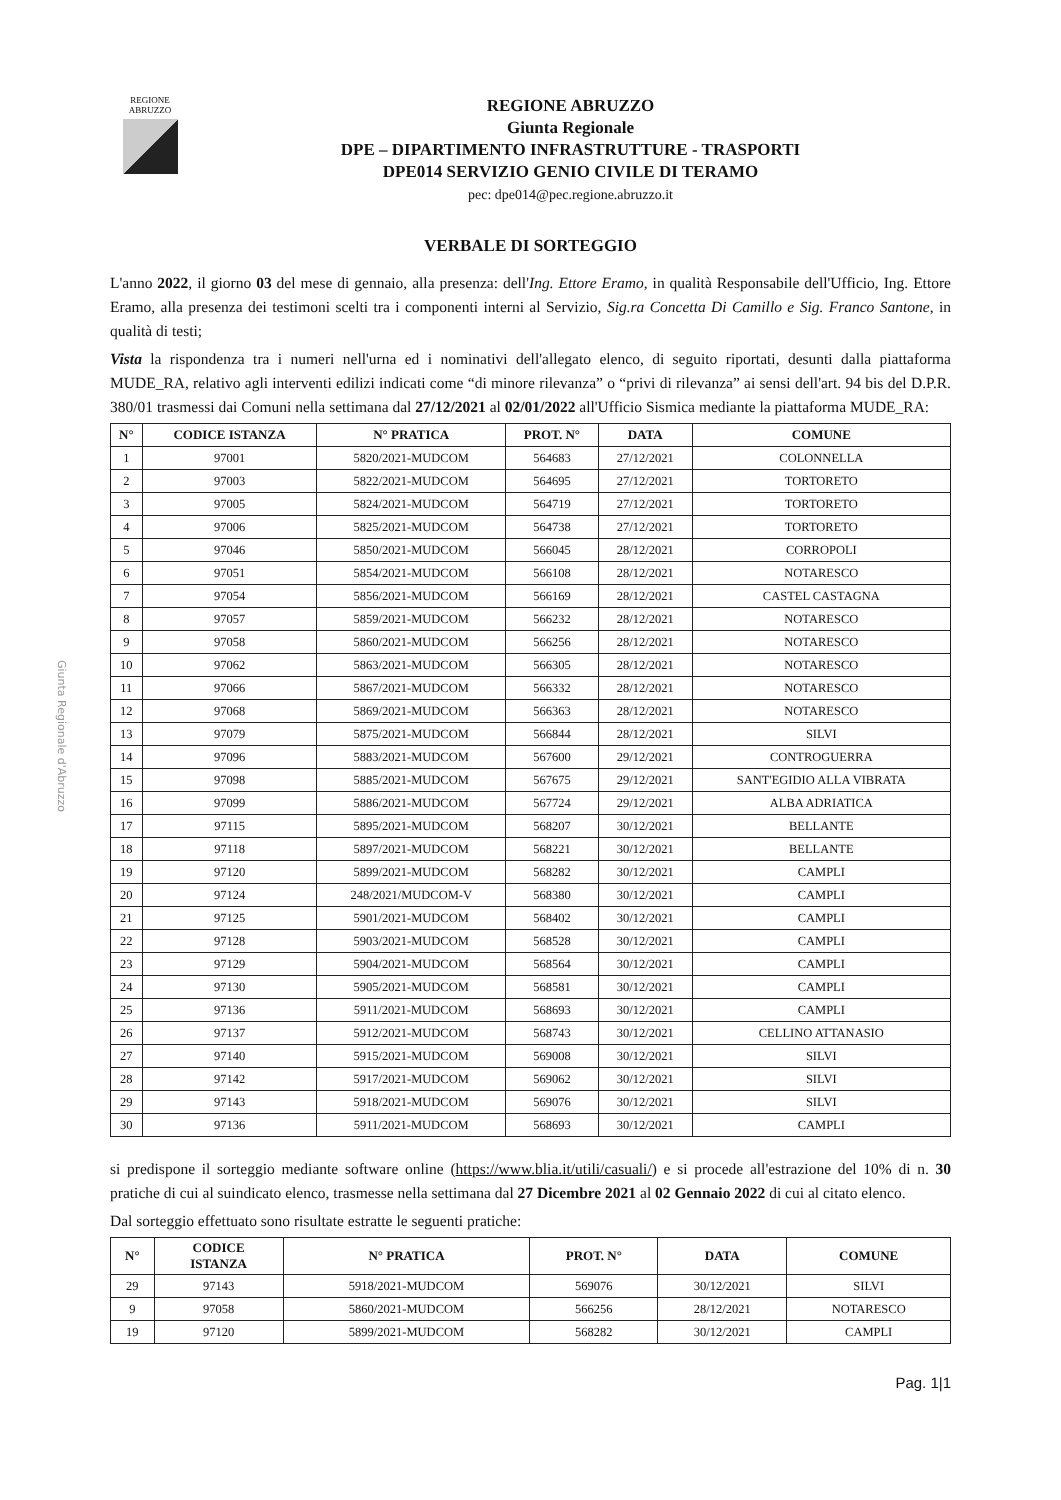Giunta Regionale d'Abruzzo
REGIONE
ABRUZZO
REGIONE ABRUZZO
Giunta Regionale
DPE – DIPARTIMENTO INFRASTRUTTURE - TRASPORTI
DPE014 SERVIZIO GENIO CIVILE DI TERAMO
pec: dpe014@pec.regione.abruzzo.it
VERBALE DI SORTEGGIO
L'anno 2022, il giorno 03 del mese di gennaio, alla presenza: dell'Ing. Ettore Eramo, in qualità Responsabile dell'Ufficio, Ing. Ettore Eramo, alla presenza dei testimoni scelti tra i componenti interni al Servizio, Sig.ra Concetta Di Camillo e Sig. Franco Santone, in qualità di testi;
Vista la rispondenza tra i numeri nell'urna ed i nominativi dell'allegato elenco, di seguito riportati, desunti dalla piattaforma MUDE_RA, relativo agli interventi edilizi indicati come “di minore rilevanza” o “privi di rilevanza” ai sensi dell'art. 94 bis del D.P.R. 380/01 trasmessi dai Comuni nella settimana dal 27/12/2021 al 02/01/2022 all'Ufficio Sismica mediante la piattaforma MUDE_RA:
| N° | CODICE ISTANZA | N° PRATICA | PROT. N° | DATA | COMUNE |
| --- | --- | --- | --- | --- | --- |
| 1 | 97001 | 5820/2021-MUDCOM | 564683 | 27/12/2021 | COLONNELLA |
| 2 | 97003 | 5822/2021-MUDCOM | 564695 | 27/12/2021 | TORTORETO |
| 3 | 97005 | 5824/2021-MUDCOM | 564719 | 27/12/2021 | TORTORETO |
| 4 | 97006 | 5825/2021-MUDCOM | 564738 | 27/12/2021 | TORTORETO |
| 5 | 97046 | 5850/2021-MUDCOM | 566045 | 28/12/2021 | CORROPOLI |
| 6 | 97051 | 5854/2021-MUDCOM | 566108 | 28/12/2021 | NOTARESCO |
| 7 | 97054 | 5856/2021-MUDCOM | 566169 | 28/12/2021 | CASTEL CASTAGNA |
| 8 | 97057 | 5859/2021-MUDCOM | 566232 | 28/12/2021 | NOTARESCO |
| 9 | 97058 | 5860/2021-MUDCOM | 566256 | 28/12/2021 | NOTARESCO |
| 10 | 97062 | 5863/2021-MUDCOM | 566305 | 28/12/2021 | NOTARESCO |
| 11 | 97066 | 5867/2021-MUDCOM | 566332 | 28/12/2021 | NOTARESCO |
| 12 | 97068 | 5869/2021-MUDCOM | 566363 | 28/12/2021 | NOTARESCO |
| 13 | 97079 | 5875/2021-MUDCOM | 566844 | 28/12/2021 | SILVI |
| 14 | 97096 | 5883/2021-MUDCOM | 567600 | 29/12/2021 | CONTROGUERRA |
| 15 | 97098 | 5885/2021-MUDCOM | 567675 | 29/12/2021 | SANT'EGIDIO ALLA VIBRATA |
| 16 | 97099 | 5886/2021-MUDCOM | 567724 | 29/12/2021 | ALBA ADRIATICA |
| 17 | 97115 | 5895/2021-MUDCOM | 568207 | 30/12/2021 | BELLANTE |
| 18 | 97118 | 5897/2021-MUDCOM | 568221 | 30/12/2021 | BELLANTE |
| 19 | 97120 | 5899/2021-MUDCOM | 568282 | 30/12/2021 | CAMPLI |
| 20 | 97124 | 248/2021/MUDCOM-V | 568380 | 30/12/2021 | CAMPLI |
| 21 | 97125 | 5901/2021-MUDCOM | 568402 | 30/12/2021 | CAMPLI |
| 22 | 97128 | 5903/2021-MUDCOM | 568528 | 30/12/2021 | CAMPLI |
| 23 | 97129 | 5904/2021-MUDCOM | 568564 | 30/12/2021 | CAMPLI |
| 24 | 97130 | 5905/2021-MUDCOM | 568581 | 30/12/2021 | CAMPLI |
| 25 | 97136 | 5911/2021-MUDCOM | 568693 | 30/12/2021 | CAMPLI |
| 26 | 97137 | 5912/2021-MUDCOM | 568743 | 30/12/2021 | CELLINO ATTANASIO |
| 27 | 97140 | 5915/2021-MUDCOM | 569008 | 30/12/2021 | SILVI |
| 28 | 97142 | 5917/2021-MUDCOM | 569062 | 30/12/2021 | SILVI |
| 29 | 97143 | 5918/2021-MUDCOM | 569076 | 30/12/2021 | SILVI |
| 30 | 97136 | 5911/2021-MUDCOM | 568693 | 30/12/2021 | CAMPLI |
si predispone il sorteggio mediante software online (https://www.blia.it/utili/casuali/) e si procede all'estrazione del 10% di n. 30 pratiche di cui al suindicato elenco, trasmesse nella settimana dal 27 Dicembre 2021 al 02 Gennaio 2022 di cui al citato elenco.
Dal sorteggio effettuato sono risultate estratte le seguenti pratiche:
| N° | CODICE ISTANZA | N° PRATICA | PROT. N° | DATA | COMUNE |
| --- | --- | --- | --- | --- | --- |
| 29 | 97143 | 5918/2021-MUDCOM | 569076 | 30/12/2021 | SILVI |
| 9 | 97058 | 5860/2021-MUDCOM | 566256 | 28/12/2021 | NOTARESCO |
| 19 | 97120 | 5899/2021-MUDCOM | 568282 | 30/12/2021 | CAMPLI |
Pag. 1|1